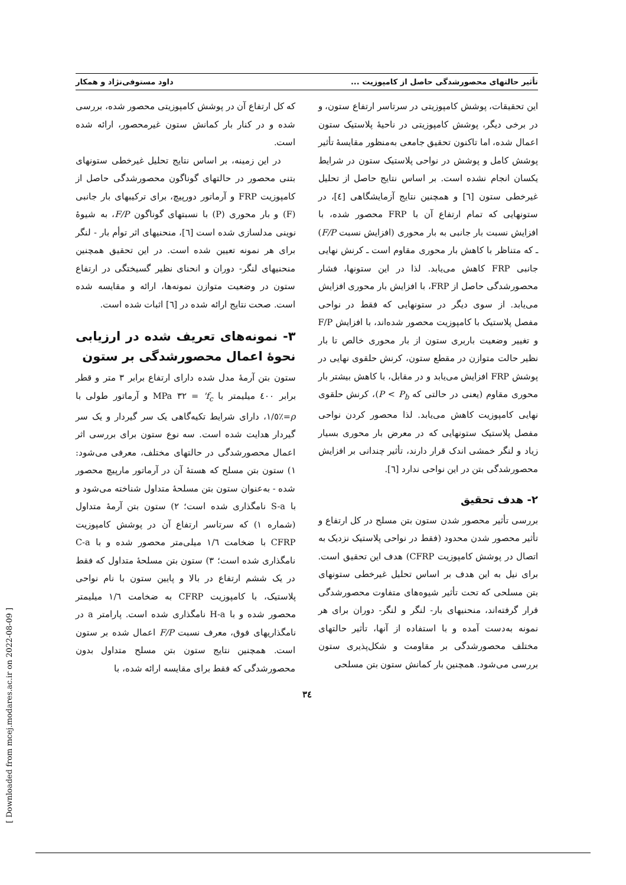تأثیر حالتهای محصورشدگی حاصل از کامپوزیت ... داود مستوفی‌نژاد و همکار
این تحقیقات، پوشش کامپوزیتی در سرتاسر ارتفاع ستون، و در برخی دیگر، پوشش کامپوزیتی در ناحیهٔ پلاستیک ستون اعمال شده، اما تاکنون تحقیق جامعی به‌منظور مقایسهٔ تأثیر پوشش کامل و پوشش در نواحی پلاستیک ستون در شرایط یکسان انجام نشده است. بر اساس نتایج حاصل از تحلیل غیرخطی ستون [٦] و همچنین نتایج آزمایشگاهی [٤]، در ستونهایی که تمام ارتفاع آن با FRP محصور شده، با افزایش نسبت بار جانبی به بار محوری (افزایش نسبت F/P) ـ که متناظر با کاهش بار محوری مقاوم است ـ کرنش نهایی جانبی FRP کاهش می‌یابد. لذا در این ستونها، فشار محصورشدگی حاصل از FRP، با افزایش بار محوری افزایش می‌یابد. از سوی دیگر در ستونهایی که فقط در نواحی مفصل پلاستیک با کامپوزیت محصور شده‌اند، با افزایش F/P و تغییر وضعیت باربری ستون از بار محوری خالص تا بار نظیر حالت متوازن در مقطع ستون، کرنش حلقوی نهایی در پوشش FRP افزایش می‌یابد و در مقابل، با کاهش بیشتر بار محوری مقاوم (یعنی در حالتی که P < P<sub>b</sub>)، کرنش حلقوی نهایی کامپوزیت کاهش می‌یابد. لذا محصور کردن نواحی مفصل پلاستیک ستونهایی که در معرض بار محوری بسیار زیاد و لنگر خمشی اندک قرار دارند، تأثیر چندانی بر افزایش محصورشدگی بتن در این نواحی ندارد [٦].
٢- هدف تحقیق
بررسی تأثیر محصور شدن ستون بتن مسلح در کل ارتفاع و تأثیر محصور شدن محدود (فقط در نواحی پلاستیک نزدیک به اتصال در پوشش کامپوزیت CFRP) هدف این تحقیق است. برای نیل به این هدف بر اساس تحلیل غیرخطی ستونهای بتن مسلحی که تحت تأثیر شیوه‌های متفاوت محصورشدگی قرار گرفته‌اند، منحنیهای بار- لنگر و لنگر- دوران برای هر نمونه به‌دست آمده و با استفاده از آنها، تأثیر حالتهای مختلف محصورشدگی بر مقاومت و شکل‌پذیری ستون بررسی می‌شود. همچنین بار کمانش ستون بتن مسلحی
که کل ارتفاع آن در پوشش کامپوزیتی محصور شده، بررسی شده و در کنار بار کمانش ستون غیرمحصور، ارائه شده است.
در این زمینه، بر اساس نتایج تحلیل غیرخطی ستونهای بتنی محصور در حالتهای گوناگون محصورشدگی حاصل از کامپوزیت FRP و آرماتور دورپیچ، برای ترکیبهای بار جانبی (F) و بار محوری (P) با نسبتهای گوناگون F/P، به شیوهٔ نوینی مدلسازی شده است [٦]، منحنیهای اثر توأم بار - لنگر برای هر نمونه تعیین شده است. در این تحقیق همچنین منحنیهای لنگر- دوران و انحنای نظیر گسیختگی در ارتفاع ستون در وضعیت متوازن نمونه‌ها، ارائه و مقایسه شده است. صحت نتایج ارائه شده در [٦] اثبات شده است.
٣- نمونه‌های تعریف شده در ارزیابی نحوهٔ اعمال محصورشدگی بر ستون
ستون بتن آرمهٔ مدل شده دارای ارتفاع برابر ٣ متر و قطر برابر ٤٠٠ میلیمتر با f<sub>c</sub>' = ٣٢ MPa و آرماتور طولی با ρ=٪١/٥، دارای شرایط تکیه‌گاهی یک سر گیردار و یک سر گیردار هدایت شده است. سه نوع ستون برای بررسی اثر اعمال محصورشدگی در حالتهای مختلف، معرفی می‌شود: ١) ستون بتن مسلح که هستهٔ آن در آرماتور مارپیچ محصور شده - به‌عنوان ستون بتن مسلحهٔ متداول شناخته می‌شود و با S-a نامگذاری شده است؛ ٢) ستون بتن آرمهٔ متداول (شماره ١) که سرتاسر ارتفاع آن در پوشش کامپوزیت CFRP با ضخامت ١/٦ میلی‌متر محصور شده و با C-a نامگذاری شده است؛ ٣) ستون بتن مسلحهٔ متداول که فقط در یک ششم ارتفاع در بالا و پایین ستون با نام نواحی پلاستیک، با کامپوزیت CFRP به ضخامت ١/٦ میلیمتر محصور شده و با H-a نامگذاری شده است. پارامتر a در نامگذاریهای فوق، معرف نسبت F/P اعمال شده بر ستون است. همچنین نتایج ستون بتن مسلح متداول بدون محصورشدگی که فقط برای مقایسه ارائه شده، با
٣٤
[ Downloaded from mcej.modares.ac.ir on 2022-08-09 ]